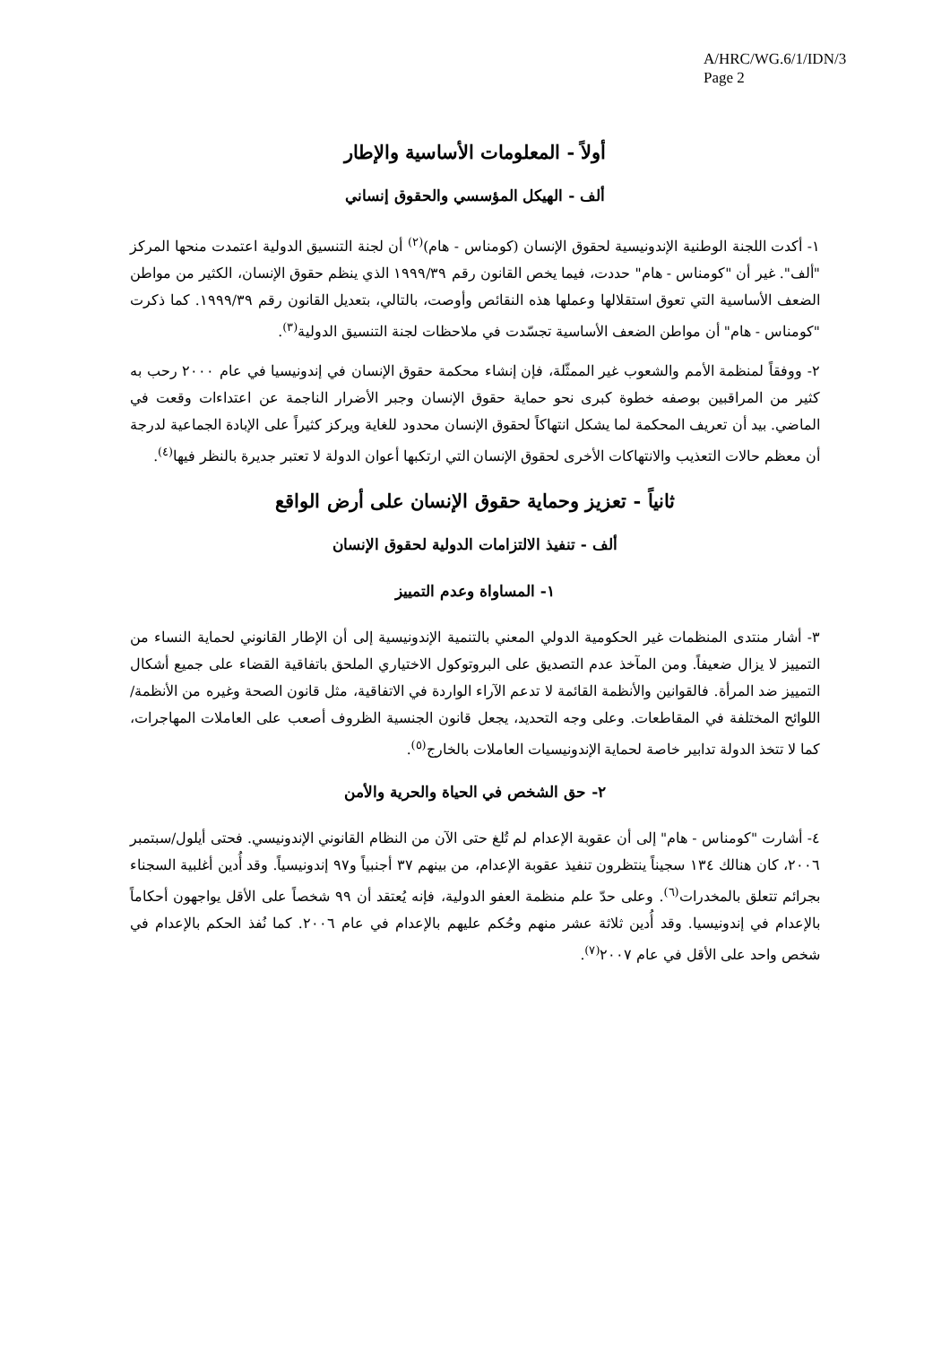A/HRC/WG.6/1/IDN/3
Page 2
أولاً - المعلومات الأساسية والإطار
ألف - الهيكل المؤسسي والحقوق إنساني
١- أكدت اللجنة الوطنية الإندونيسية لحقوق الإنسان (كومناس - هام)<sup>(٢)</sup> أن لجنة التنسيق الدولية اعتمدت منحها المركز "ألف". غير أن "كومناس - هام" حددت، فيما يخص القانون رقم ١٩٩٩/٣٩ الذي ينظم حقوق الإنسان، الكثير من مواطن الضعف الأساسية التي تعوق استقلالها وعملها هذه النقائص وأوصت، بالتالي، بتعديل القانون رقم ١٩٩٩/٣٩. كما ذكرت "كومناس - هام" أن مواطن الضعف الأساسية تجسّدت في ملاحظات لجنة التنسيق الدولية<sup>(٣)</sup>.
٢- ووفقاً لمنظمة الأمم والشعوب غير الممثّلة، فإن إنشاء محكمة حقوق الإنسان في إندونيسيا في عام ٢٠٠٠ رحب به كثير من المراقبين بوصفه خطوة كبرى نحو حماية حقوق الإنسان وجبر الأضرار الناجمة عن اعتداءات وقعت في الماضي. بيد أن تعريف المحكمة لما يشكل انتهاكاً لحقوق الإنسان محدود للغاية ويركز كثيراً على الإبادة الجماعية لدرجة أن معظم حالات التعذيب والانتهاكات الأخرى لحقوق الإنسان التي ارتكبها أعوان الدولة لا تعتبر جديرة بالنظر فيها<sup>(٤)</sup>.
ثانياً - تعزيز وحماية حقوق الإنسان على أرض الواقع
ألف - تنفيذ الالتزامات الدولية لحقوق الإنسان
١- المساواة وعدم التمييز
٣- أشار منتدى المنظمات غير الحكومية الدولي المعني بالتنمية الإندونيسية إلى أن الإطار القانوني لحماية النساء من التمييز لا يزال ضعيفاً. ومن المآخذ عدم التصديق على البروتوكول الاختياري الملحق باتفاقية القضاء على جميع أشكال التمييز ضد المرأة. فالقوانين والأنظمة القائمة لا تدعم الآراء الواردة في الاتفاقية، مثل قانون الصحة وغيره من الأنظمة/اللوائح المختلفة في المقاطعات. وعلى وجه التحديد، يجعل قانون الجنسية الظروف أصعب على العاملات المهاجرات، كما لا تتخذ الدولة تدابير خاصة لحماية الإندونيسيات العاملات بالخارج<sup>(٥)</sup>.
٢- حق الشخص في الحياة والحرية والأمن
٤- أشارت "كومناس - هام" إلى أن عقوبة الإعدام لم تُلغ حتى الآن من النظام القانوني الإندونيسي. فحتى أيلول/سبتمبر ٢٠٠٦، كان هنالك ١٣٤ سجيناً ينتظرون تنفيذ عقوبة الإعدام، من بينهم ٣٧ أجنبياً و٩٧ إندونيسياً. وقد أُدين أغلبية السجناء بجرائم تتعلق بالمخدرات<sup>(٦)</sup>. وعلى حدّ علم منظمة العفو الدولية، فإنه يُعتقد أن ٩٩ شخصاً على الأقل يواجهون أحكاماً بالإعدام في إندونيسيا. وقد أُدين ثلاثة عشر منهم وحُكم عليهم بالإعدام في عام ٢٠٠٦. كما نُفذ الحكم بالإعدام في شخص واحد على الأقل في عام ٢٠٠٧<sup>(٧)</sup>.